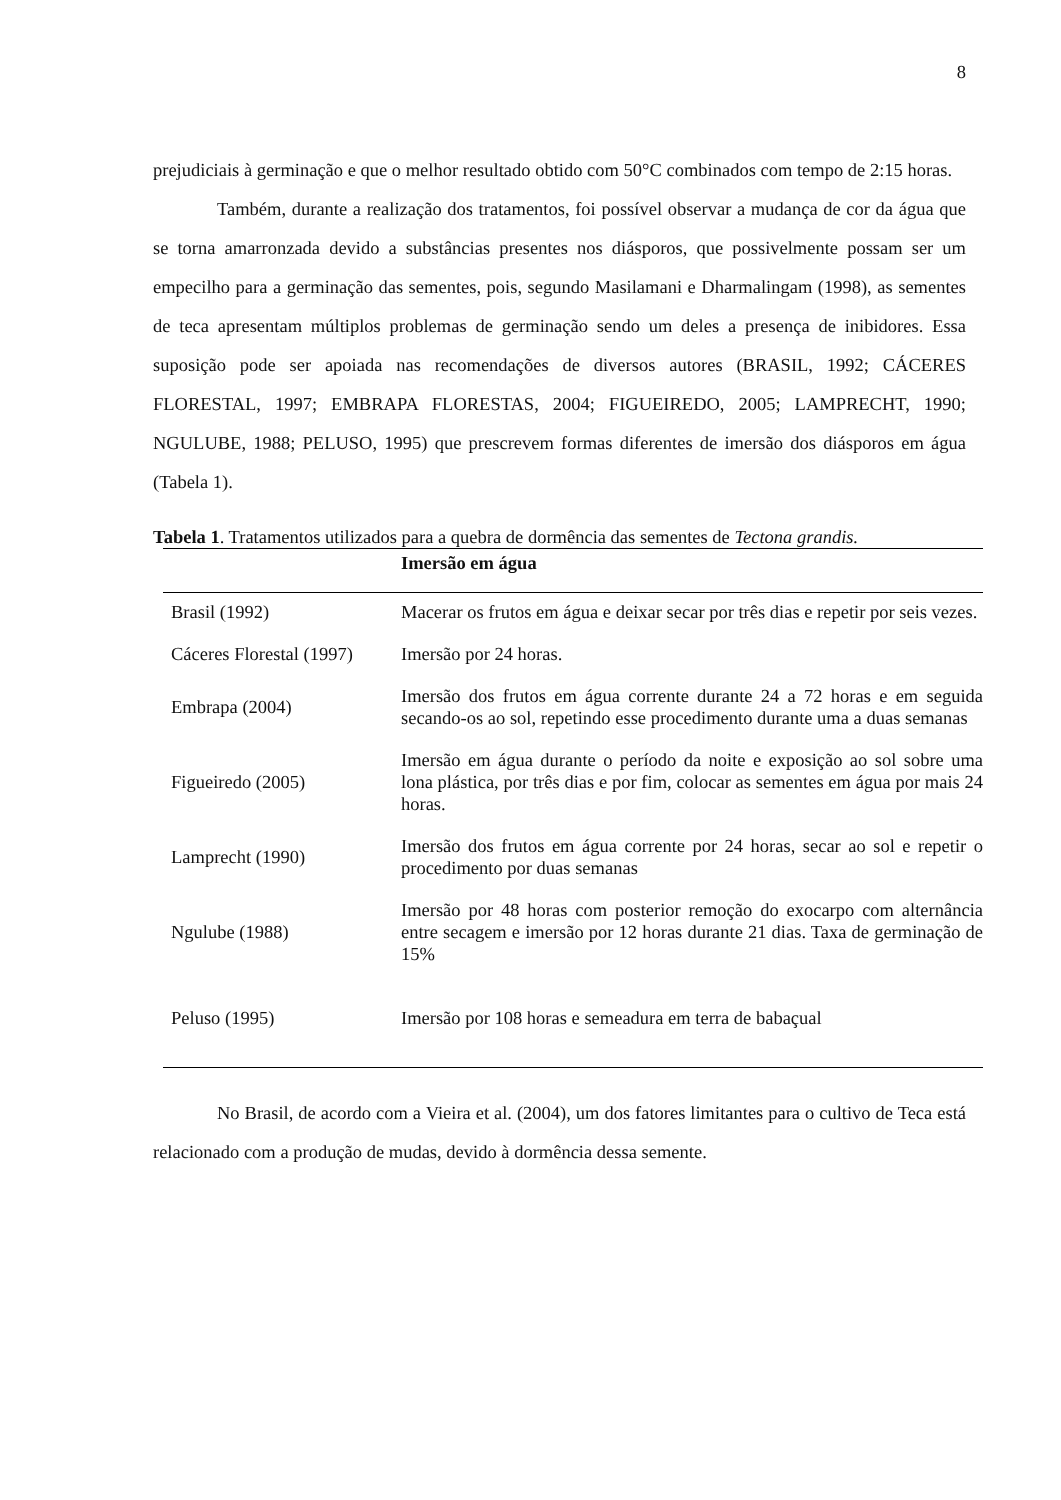8
prejudiciais à germinação e que o melhor resultado obtido com 50°C combinados com tempo de 2:15 horas.
Também, durante a realização dos tratamentos, foi possível observar a mudança de cor da água que se torna amarronzada devido a substâncias presentes nos diásporos, que possivelmente possam ser um empecilho para a germinação das sementes, pois, segundo Masilamani e Dharmalingam (1998), as sementes de teca apresentam múltiplos problemas de germinação sendo um deles a presença de inibidores. Essa suposição pode ser apoiada nas recomendações de diversos autores (BRASIL, 1992; CÁCERES FLORESTAL, 1997; EMBRAPA FLORESTAS, 2004; FIGUEIREDO, 2005; LAMPRECHT, 1990; NGULUBE, 1988; PELUSO, 1995) que prescrevem formas diferentes de imersão dos diásporos em água (Tabela 1).
Tabela 1. Tratamentos utilizados para a quebra de dormência das sementes de Tectona grandis.
| | Imersão em água |
| --- | --- |
| Brasil (1992) | Macerar os frutos em água e deixar secar por três dias e repetir por seis vezes. |
| Cáceres Florestal (1997) | Imersão por 24 horas. |
| Embrapa (2004) | Imersão dos frutos em água corrente durante 24 a 72 horas e em seguida secando-os ao sol, repetindo esse procedimento durante uma a duas semanas |
| Figueiredo (2005) | Imersão em água durante o período da noite e exposição ao sol sobre uma lona plástica, por três dias e por fim, colocar as sementes em água por mais 24 horas. |
| Lamprecht (1990) | Imersão dos frutos em água corrente por 24 horas, secar ao sol e repetir o procedimento por duas semanas |
| Ngulube (1988) | Imersão por 48 horas com posterior remoção do exocarpo com alternância entre secagem e imersão por 12 horas durante 21 dias. Taxa de germinação de 15% |
| Peluso (1995) | Imersão por 108 horas e semeadura em terra de babaçual |
No Brasil, de acordo com a Vieira et al. (2004), um dos fatores limitantes para o cultivo de Teca está relacionado com a produção de mudas, devido à dormência dessa semente.